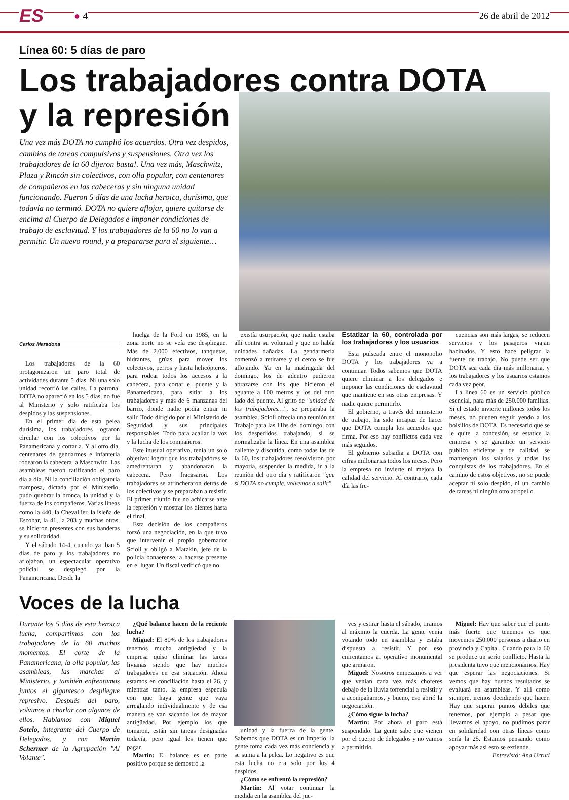ES ● 4 26 de abril de 2012
Línea 60: 5 días de paro
Los trabajadores contra DOTA
y la represión
Una vez más DOTA no cumplió los acuerdos. Otra vez despidos, cambios de tareas compulsivos y suspensiones. Otra vez los trabajadores de la 60 dijeron basta!. Una vez más, Maschwitz, Plaza y Rincón sin colectivos, con olla popular, con centenares de compañeros en las cabeceras y sin ninguna unidad funcionando. Fueron 5 días de una lucha heroica, durísima, que todavía no terminó. DOTA no quiere aflojar, quiere quitarse de encima al Cuerpo de Delegados e imponer condiciones de trabajo de esclavitud. Y los trabajadores de la 60 no lo van a permitir. Un nuevo round, y a prepararse para el siguiente…
Carlos Maradona
Los trabajadores de la 60 protagonizaron un paro total de actividades durante 5 días. Ni una solo unidad recorrió las calles. La patronal DOTA no apareció en los 5 días, no fue al Ministerio y solo ratificaba los despidos y las suspensiones.
En el primer día de esta pelea durísima, los trabajadores lograron circular con los colectivos por la Panamericana y cortarla. Y al otro día, centenares de gendarmes e infantería rodearon la cabecera la Maschwitz. Las asambleas fueron ratificando el paro día a día. Ni la conciliación obligatoria tramposa, dictada por el Ministerio, pudo quebrar la bronca, la unidad y la fuerza de los compañeros. Varias líneas como la 440, la Chevallier, la isleña de Escobar, la 41, la 203 y muchas otras, se hicieron presentes con sus banderas y su solidaridad.
Y el sábado 14-4, cuando ya iban 5 días de paro y los trabajadores no aflojaban, un espectacular operativo policial se desplegó por la Panamericana. Desde la
huelga de la Ford en 1985, en la zona norte no se veía ese despliegue. Más de 2.000 efectivos, tanquetas, hidrantes, grúas para mover los colectivos, perros y hasta helicópteros, para rodear todos los accesos a la cabecera, para cortar el puente y la Panamericana, para sitiar a los trabajadores y más de 6 manzanas del barrio, donde nadie podía entrar ni salir. Todo dirigido por el Ministerio de Seguridad y sus principales responsables. Todo para acallar la voz y la lucha de los compañeros.
Este inusual operativo, tenía un solo objetivo: lograr que los trabajadores se amedrentaran y abandonaran la cabecera. Pero fracasaron. Los trabajadores se atrincheraron detrás de los colectivos y se preparaban a resistir. El primer triunfo fue no achicarse ante la represión y mostrar los dientes hasta el final.
Esta decisión de los compañeros forzó una negociación, en la que tuvo que intervenir el propio gobernador Scioli y obligó a Matzkin, jefe de la policía bonaerense, a hacerse presente en el lugar. Un fiscal verificó que no
existía usurpación, que nadie estaba allí contra su voluntad y que no había unidades dañadas. La gendarmería comenzó a retirarse y el cerco se fue aflojando. Ya en la madrugada del domingo, los de adentro pudieron abrazarse con los que hicieron el aguante a 100 metros y los del otro lado del puente. Al grito de "unidad de los trabajadores…", se preparaba la asamblea. Scioli ofrecía una reunión en Trabajo para las 11hs del domingo, con los despedidos trabajando, si se normalizaba la línea. En una asamblea caliente y discutida, como todas las de la 60, los trabajadores resolvieron por mayoría, suspender la medida, ir a la reunión del otro día y ratificaron "que si DOTA no cumple, volvemos a salir".
Estatizar la 60, controlada por los trabajadores y los usuarios
Esta pulseada entre el monopolio DOTA y los trabajadores va a continuar. Todos sabemos que DOTA quiere eliminar a los delegados e imponer las condiciones de esclavitud que mantiene en sus otras empresas. Y nadie quiere permitirlo.
El gobierno, a través del ministerio de trabajo, ha sido incapaz de hacer que DOTA cumpla los acuerdos que firma. Por eso hay conflictos cada vez más seguidos.
El gobierno subsidia a DOTA con cifras millonarias todos los meses. Pero la empresa no invierte ni mejora la calidad del servicio. Al contrario, cada día las fre-
cuencias son más largas, se reducen servicios y los pasajeros viajan hacinados. Y esto hace peligrar la fuente de trabajo. No puede ser que DOTA sea cada día más millonaria, y los trabajadores y los usuarios estamos cada vez peor.
La línea 60 es un servicio público esencial, para más de 250.000 familias. Si el estado invierte millones todos los meses, no pueden seguir yendo a los bolsillos de DOTA. Es necesario que se le quite la concesión, se estatice la empresa y se garantice un servicio público eficiente y de calidad, se mantengan los salarios y todas las conquistas de los trabajadores. En el camino de estos objetivos, no se puede aceptar ni solo despido, ni un cambio de tareas ni ningún otro atropello.
Voces de la lucha
Durante los 5 días de esta heroica lucha, compartimos con los trabajadores de la 60 muchos momentos. El corte de la Panamericana, la olla popular, las asambleas, las marchas al Ministerio, y también enfrentamos juntos el gigantesco despliegue represivo. Después del paro, volvimos a charlar con algunos de ellos. Hablamos con Miguel Sotelo, integrante del Cuerpo de Delegados, y con Martín Schermer de la Agrupación "Al Volante".
¿Qué balance hacen de la reciente lucha?
Miguel: El 80% de los trabajadores tenemos mucha antigüedad y la empresa quiso eliminar las tareas livianas siendo que hay muchos trabajadores en esa situación. Ahora estamos en conciliación hasta el 26, y mientras tanto, la empresa especula con que haya gente que vaya arreglando individualmente y de esa manera se van sacando los de mayor antigüedad. Por ejemplo los que tomaron, están sin tareas designadas todavía, pero igual les tienen que pagar.
Martín: El balance es en parte positivo porque se demostró la
unidad y la fuerza de la gente. Sabemos que DOTA es un imperio, la gente toma cada vez más conciencia y se suma a la pelea. Lo negativo es que esta lucha no era solo por los 4 despidos.
¿Cómo se enfrentó la represión?
Martín: Al votar continuar la medida en la asamblea del jue-
ves y estirar hasta el sábado, tiramos al máximo la cuerda. La gente venía votando todo en asamblea y estaba dispuesta a resistir. Y por eso enfrentamos al operativo monumental que armaron.
Miguel: Nosotros empezamos a ver que venían cada vez más choferes debajo de la lluvia torrencial a resistir y a acompañarnos, y bueno, eso abrió la negociación.
¿Cómo sigue la lucha?
Martín: Por ahora el paro está suspendido. La gente sabe que vienen por el cuerpo de delegados y no vamos a permitirlo.
Miguel: Hay que saber que el punto más fuerte que tenemos es que movemos 250.000 personas a diario en provincia y Capital. Cuando para la 60 se produce un serio conflicto. Hasta la presidenta tuvo que mencionarnos. Hay que esperar las negociaciones. Si vemos que hay buenos resultados se evaluará en asambleas. Y allí como siempre, iremos decidiendo que hacer. Hay que superar puntos débiles que tenemos, por ejemplo a pesar que llevamos el apoyo, no pudimos parar en solidaridad con otras líneas como sería la 25. Estamos pensando como apoyar más así esto se extiende.
Entrevistó: Ana Urruti